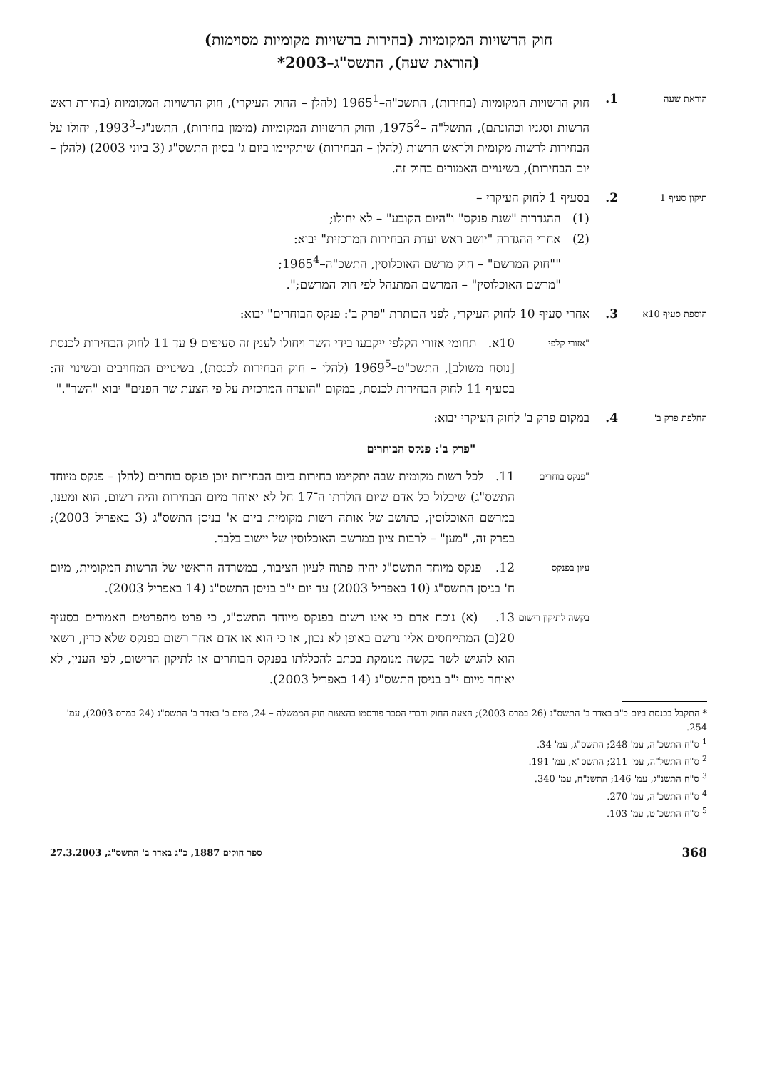חוק הרשויות המקומיות (בחירות ברשויות מקומיות מסוימות)
(הוראת שעה), התשס"ג–2003*
הוראת שעה
1. חוק הרשויות המקומיות (בחירות), התשכ"ה–1965<sup>1</sup> (להלן – החוק העיקרי), חוק הרשויות המקומיות (בחירת ראש הרשות וסגניו וכהונתם), התשל"ה –1975<sup>2</sup>, וחוק הרשויות המקומיות (מימון בחירות), התשנ"ג–1993<sup>3</sup>, יחולו על הבחירות לרשות מקומית ולראש הרשות (להלן – הבחירות) שיתקיימו ביום ג' בסיון התשס"ג (3 ביוני 2003) (להלן – יום הבחירות), בשינויים האמורים בחוק זה.
תיקון סעיף 1
2. בסעיף 1 לחוק העיקרי –
(1) ההגדרות "שנת פנקס" ו"היום הקובע" – לא יחולו;
(2) אחרי ההגדרה "יושב ראש ועדת הבחירות המרכזית" יבוא:
""חוק המרשם" – חוק מרשם האוכלוסין, התשכ"ה–1965<sup>4</sup>;
"מרשם האוכלוסין" – המרשם המתנהל לפי חוק המרשם;".
הוספת סעיף 10א
3. אחרי סעיף 10 לחוק העיקרי, לפני הכותרת "פרק ב': פנקס הבוחרים" יבוא:
"אזורי קלפי
10א. תחומי אזורי הקלפי ייקבעו בידי השר ויחולו לענין זה סעיפים 9 עד 11 לחוק הבחירות לכנסת [נוסח משולב], התשכ"ט–1969<sup>5</sup> (להלן – חוק הבחירות לכנסת), בשינויים המחויבים ובשינוי זה: בסעיף 11 לחוק הבחירות לכנסת, במקום "הועדה המרכזית על פי הצעת שר הפנים" יבוא "השר"."
החלפת פרק ב'
4. במקום פרק ב' לחוק העיקרי יבוא:
"פרק ב': פנקס הבוחרים
"פנקס בוחרים
11. לכל רשות מקומית שבה יתקיימו בחירות ביום הבחירות יוכן פנקס בוחרים (להלן – פנקס מיוחד התשס"ג) שיכלול כל אדם שיום הולדתו ה־17 חל לא יאוחר מיום הבחירות והיה רשום, הוא ומענו, במרשם האוכלוסין, כתושב של אותה רשות מקומית ביום א' בניסן התשס"ג (3 באפריל 2003); בפרק זה, "מען" – לרבות ציון במרשם האוכלוסין של יישוב בלבד.
עיון בפנקס
12. פנקס מיוחד התשס"ג יהיה פתוח לעיון הציבור, במשרדה הראשי של הרשות המקומית, מיום ח' בניסן התשס"ג (10 באפריל 2003) עד יום י"ב בניסן התשס"ג (14 באפריל 2003).
בקשה לתיקון רישום
13. (א) נוכח אדם כי אינו רשום בפנקס מיוחד התשס"ג, כי פרט מהפרטים האמורים בסעיף 20(ב) המתייחסים אליו נרשם באופן לא נכון, או כי הוא או אדם אחר רשום בפנקס שלא כדין, רשאי הוא להגיש לשר בקשה מנומקת בכתב להכללתו בפנקס הבוחרים או לתיקון הרישום, לפי הענין, לא יאוחר מיום י"ב בניסן התשס"ג (14 באפריל 2003).
* התקבל בכנסת ביום כ"ב באדר ב' התשס"ג (26 במרס 2003); הצעת החוק ודברי הסבר פורסמו בהצעות חוק הממשלה – 24, מיום כ' באדר ב' התשס"ג (24 במרס 2003), עמ' 254.
<sup>1</sup> ס"ח התשכ"ה, עמ' 248; התשס"ג, עמ' 34.
<sup>2</sup> ס"ח התשל"ה, עמ' 211; התשס"א, עמ' 191.
<sup>3</sup> ס"ח התשנ"ג, עמ' 146; התשנ"ח, עמ' 340.
<sup>4</sup> ס"ח התשכ"ה, עמ' 270.
<sup>5</sup> ס"ח התשכ"ט, עמ' 103.
368 ספר חוקים 1887, כ"ג באדר ב' התשס"ג, 27.3.2003